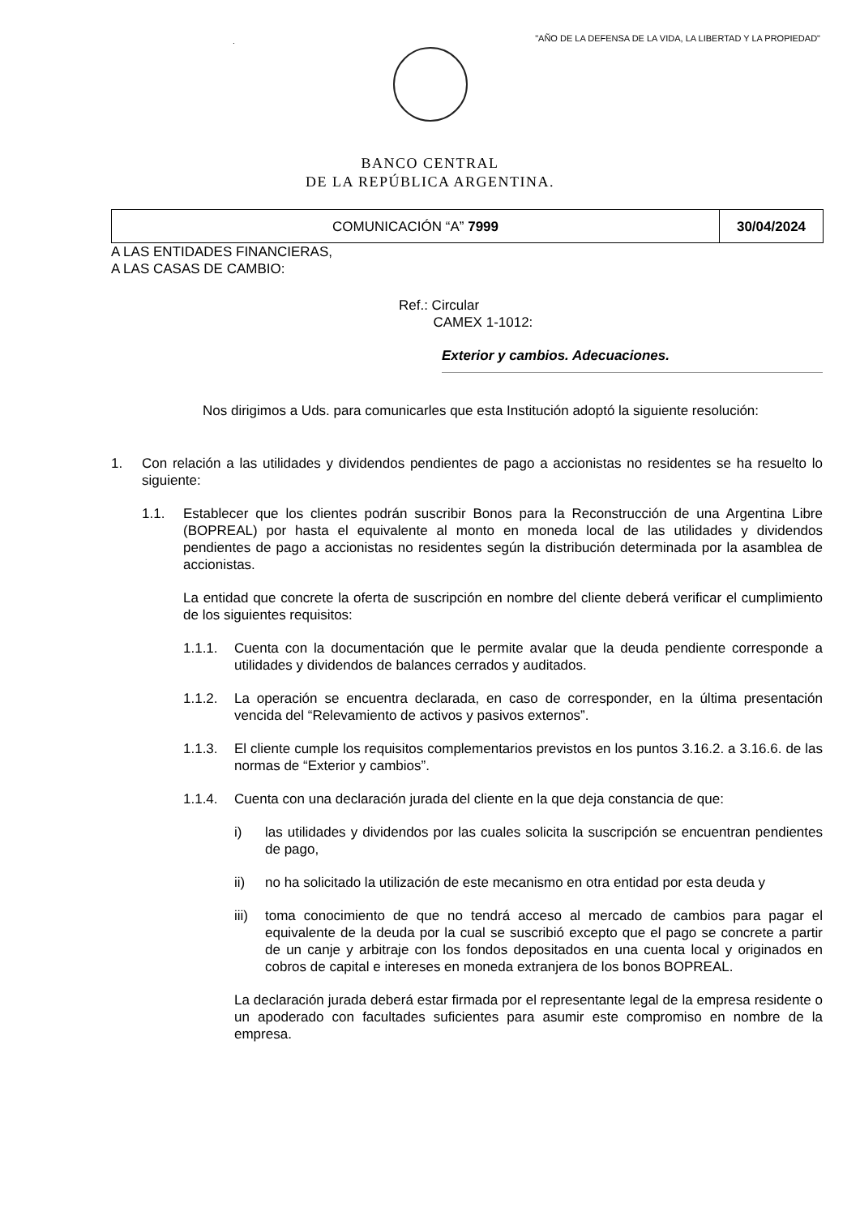.
"AÑO DE LA DEFENSA DE LA VIDA, LA LIBERTAD Y LA PROPIEDAD"
BANCO CENTRAL
DE LA REPÚBLICA ARGENTINA.
| COMUNICACIÓN “A” 7999 | 30/04/2024 |
A LAS ENTIDADES FINANCIERAS,
A LAS CASAS DE CAMBIO:
Ref.: Circular
CAMEX 1-1012:
Exterior y cambios. Adecuaciones.
Nos dirigimos a Uds. para comunicarles que esta Institución adoptó la siguiente resolución:
1. Con relación a las utilidades y dividendos pendientes de pago a accionistas no residentes se ha resuelto lo siguiente:
1.1. Establecer que los clientes podrán suscribir Bonos para la Reconstrucción de una Argentina Libre (BOPREAL) por hasta el equivalente al monto en moneda local de las utilidades y dividendos pendientes de pago a accionistas no residentes según la distribución determinada por la asamblea de accionistas.
La entidad que concrete la oferta de suscripción en nombre del cliente deberá verificar el cumplimiento de los siguientes requisitos:
1.1.1. Cuenta con la documentación que le permite avalar que la deuda pendiente corresponde a utilidades y dividendos de balances cerrados y auditados.
1.1.2. La operación se encuentra declarada, en caso de corresponder, en la última presentación vencida del “Relevamiento de activos y pasivos externos”.
1.1.3. El cliente cumple los requisitos complementarios previstos en los puntos 3.16.2. a 3.16.6. de las normas de “Exterior y cambios”.
1.1.4. Cuenta con una declaración jurada del cliente en la que deja constancia de que:
i) las utilidades y dividendos por las cuales solicita la suscripción se encuentran pendientes de pago,
ii) no ha solicitado la utilización de este mecanismo en otra entidad por esta deuda y
iii)
toma conocimiento de que no tendrá acceso al mercado de cambios para pagar el equivalente de la deuda por la cual se suscribió excepto que el pago se concrete a partir de un canje y arbitraje con los fondos depositados en una cuenta local y originados en cobros de capital e intereses en moneda extranjera de los bonos BOPREAL.
La declaración jurada deberá estar firmada por el representante legal de la empresa residente o un apoderado con facultades suficientes para asumir este compromiso en nombre de la empresa.